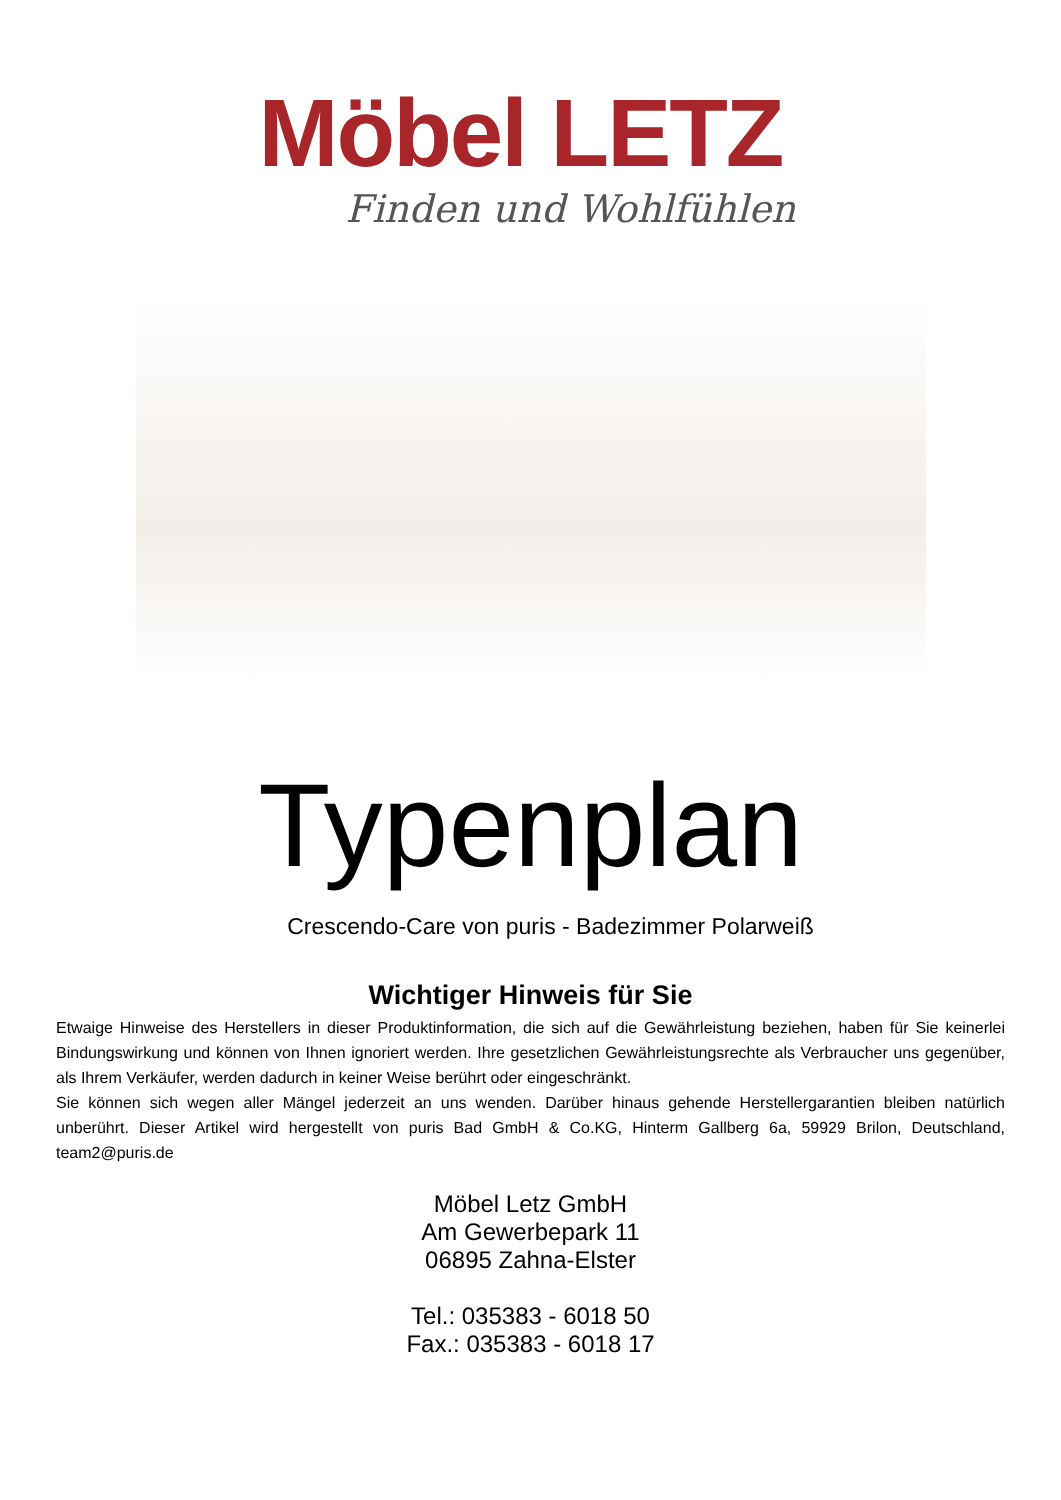Möbel LETZ
Finden und Wohlfühlen
Typenplan
Crescendo-Care von puris - Badezimmer Polarweiß
Wichtiger Hinweis für Sie
Etwaige Hinweise des Herstellers in dieser Produktinformation, die sich auf die Gewährleistung beziehen, haben für Sie keinerlei Bindungswirkung und können von Ihnen ignoriert werden. Ihre gesetzlichen Gewährleistungsrechte als Verbraucher uns gegenüber, als Ihrem Verkäufer, werden dadurch in keiner Weise berührt oder eingeschränkt.
Sie können sich wegen aller Mängel jederzeit an uns wenden. Darüber hinaus gehende Herstellergarantien bleiben natürlich unberührt. Dieser Artikel wird hergestellt von puris Bad GmbH & Co.KG, Hinterm Gallberg 6a, 59929 Brilon, Deutschland, team2@puris.de
Möbel Letz GmbH
Am Gewerbepark 11
06895 Zahna-Elster
Tel.: 035383 - 6018 50
Fax.: 035383 - 6018 17